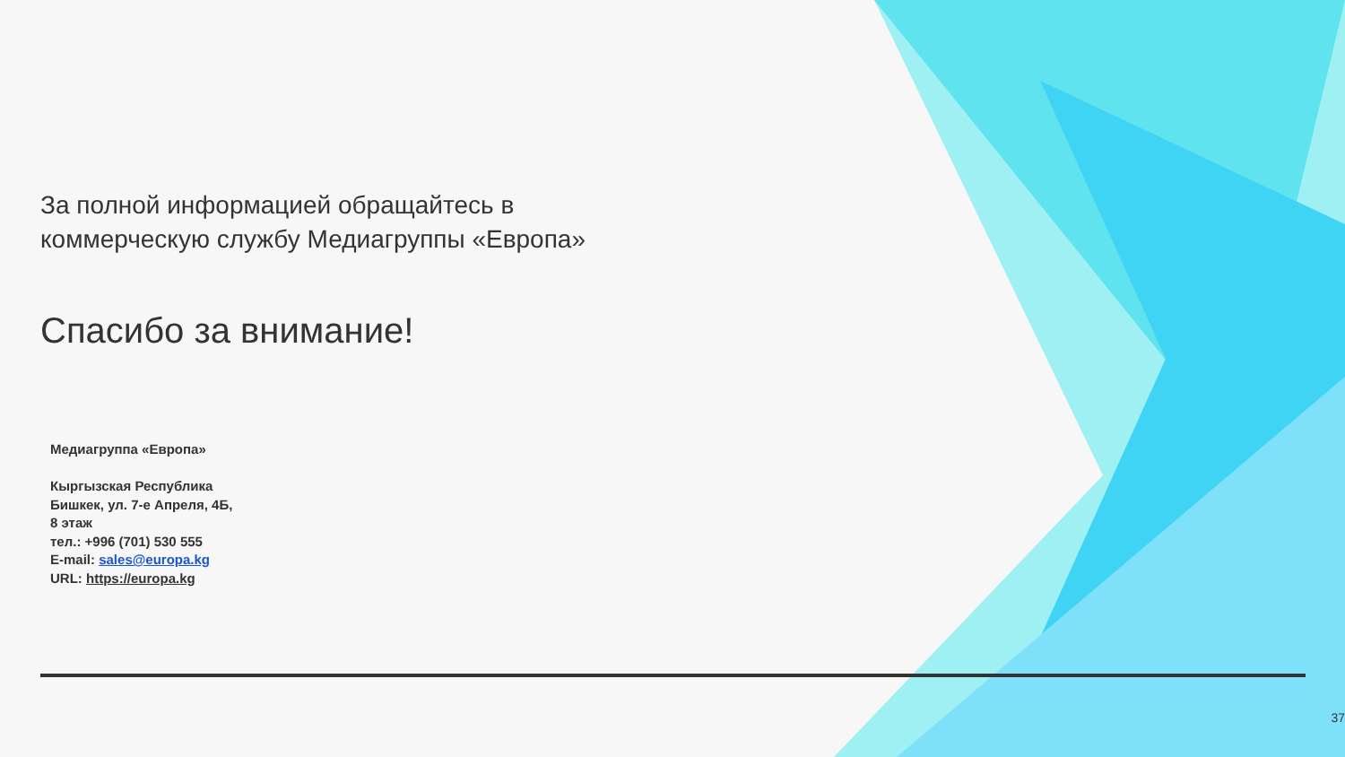За полной информацией обращайтесь в
коммерческую службу Медиагруппы «Европа»
Спасибо за внимание!
Медиагруппа «Европа»
Кыргызская Республика
Бишкек, ул. 7-е Апреля, 4Б,
8 этаж
тел.: +996 (701) 530 555
E-mail: sales@europa.kg
URL: https://europa.kg
37